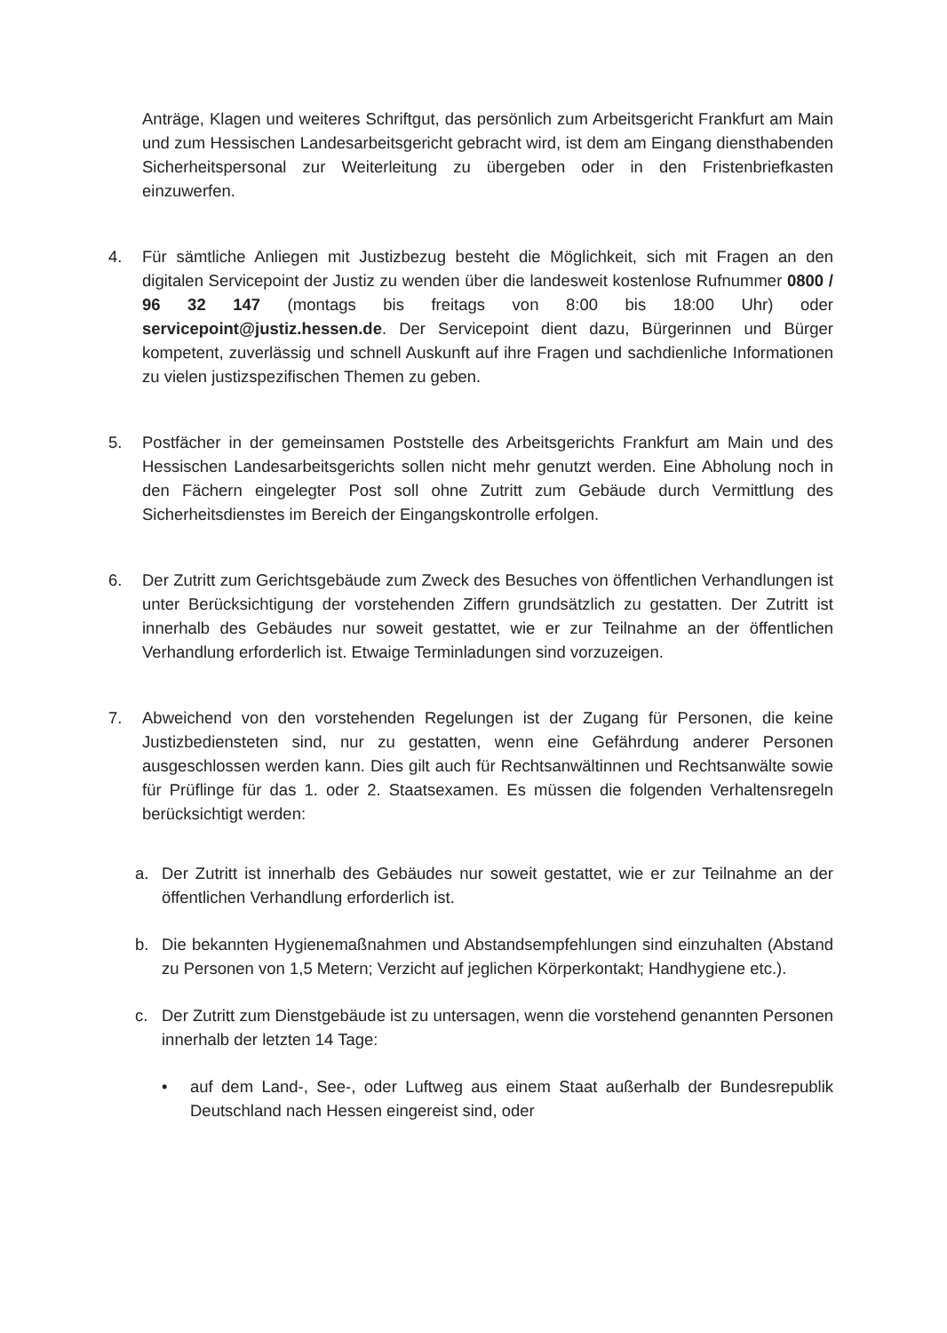Anträge, Klagen und weiteres Schriftgut, das persönlich zum Arbeitsgericht Frankfurt am Main und zum Hessischen Landesarbeitsgericht gebracht wird, ist dem am Eingang diensthabenden Sicherheitspersonal zur Weiterleitung zu übergeben oder in den Fristenbriefkasten einzuwerfen.
4. Für sämtliche Anliegen mit Justizbezug besteht die Möglichkeit, sich mit Fragen an den digitalen Servicepoint der Justiz zu wenden über die landesweit kostenlose Rufnummer 0800 / 96 32 147 (montags bis freitags von 8:00 bis 18:00 Uhr) oder servicepoint@justiz.hessen.de. Der Servicepoint dient dazu, Bürgerinnen und Bürger kompetent, zuverlässig und schnell Auskunft auf ihre Fragen und sachdienliche Informationen zu vielen justizspezifischen Themen zu geben.
5. Postfächer in der gemeinsamen Poststelle des Arbeitsgerichts Frankfurt am Main und des Hessischen Landesarbeitsgerichts sollen nicht mehr genutzt werden. Eine Abholung noch in den Fächern eingelegter Post soll ohne Zutritt zum Gebäude durch Vermittlung des Sicherheitsdienstes im Bereich der Eingangskontrolle erfolgen.
6. Der Zutritt zum Gerichtsgebäude zum Zweck des Besuches von öffentlichen Verhandlungen ist unter Berücksichtigung der vorstehenden Ziffern grundsätzlich zu gestatten. Der Zutritt ist innerhalb des Gebäudes nur soweit gestattet, wie er zur Teilnahme an der öffentlichen Verhandlung erforderlich ist. Etwaige Terminladungen sind vorzuzeigen.
7. Abweichend von den vorstehenden Regelungen ist der Zugang für Personen, die keine Justizbediensteten sind, nur zu gestatten, wenn eine Gefährdung anderer Personen ausgeschlossen werden kann. Dies gilt auch für Rechtsanwältinnen und Rechtsanwälte sowie für Prüflinge für das 1. oder 2. Staatsexamen. Es müssen die folgenden Verhaltensregeln berücksichtigt werden:
a. Der Zutritt ist innerhalb des Gebäudes nur soweit gestattet, wie er zur Teilnahme an der öffentlichen Verhandlung erforderlich ist.
b. Die bekannten Hygienemaßnahmen und Abstandsempfehlungen sind einzuhalten (Abstand zu Personen von 1,5 Metern; Verzicht auf jeglichen Körperkontakt; Handhygiene etc.).
c. Der Zutritt zum Dienstgebäude ist zu untersagen, wenn die vorstehend genannten Personen innerhalb der letzten 14 Tage:
• auf dem Land-, See-, oder Luftweg aus einem Staat außerhalb der Bundesrepublik Deutschland nach Hessen eingereist sind, oder